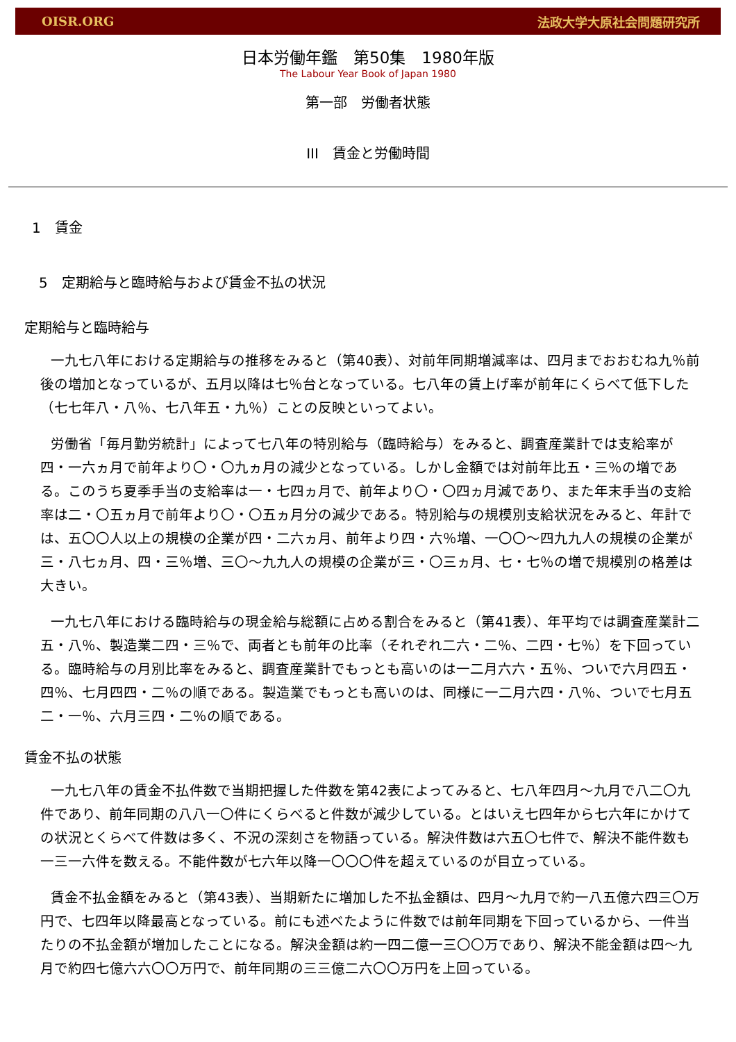OISR.ORG 法政大学大原社会問題研究所
日本労働年鑑　第50集　1980年版
The Labour Year Book of Japan 1980
第一部　労働者状態
III　賃金と労働時間
1　賃金
5　定期給与と臨時給与および賃金不払の状況
定期給与と臨時給与
一九七八年における定期給与の推移をみると（第40表）、対前年同期増減率は、四月までおおむね九％前後の増加となっているが、五月以降は七％台となっている。七八年の賃上げ率が前年にくらべて低下した（七七年八・八％、七八年五・九％）ことの反映といってよい。
労働省「毎月勤労統計」によって七八年の特別給与（臨時給与）をみると、調査産業計では支給率が四・一六ヵ月で前年より〇・〇九ヵ月の減少となっている。しかし金額では対前年比五・三％の増である。このうち夏季手当の支給率は一・七四ヵ月で、前年より〇・〇四ヵ月減であり、また年末手当の支給率は二・〇五ヵ月で前年より〇・〇五ヵ月分の減少である。特別給与の規模別支給状況をみると、年計では、五〇〇人以上の規模の企業が四・二六ヵ月、前年より四・六％増、一〇〇～四九九人の規模の企業が三・八七ヵ月、四・三％増、三〇～九九人の規模の企業が三・〇三ヵ月、七・七％の増で規模別の格差は大きい。
一九七八年における臨時給与の現金給与総額に占める割合をみると（第41表）、年平均では調査産業計二五・八％、製造業二四・三％で、両者とも前年の比率（それぞれ二六・二％、二四・七％）を下回っている。臨時給与の月別比率をみると、調査産業計でもっとも高いのは一二月六六・五％、ついで六月四五・四％、七月四四・二％の順である。製造業でもっとも高いのは、同様に一二月六四・八％、ついで七月五二・一％、六月三四・二％の順である。
賃金不払の状態
一九七八年の賃金不払件数で当期把握した件数を第42表によってみると、七八年四月～九月で八二〇九件であり、前年同期の八八一〇件にくらべると件数が減少している。とはいえ七四年から七六年にかけての状況とくらべて件数は多く、不況の深刻さを物語っている。解決件数は六五〇七件で、解決不能件数も一三一六件を数える。不能件数が七六年以降一〇〇〇件を超えているのが目立っている。
賃金不払金額をみると（第43表）、当期新たに増加した不払金額は、四月～九月で約一八五億六四三〇万円で、七四年以降最高となっている。前にも述べたように件数では前年同期を下回っているから、一件当たりの不払金額が増加したことになる。解決金額は約一四二億一三〇〇万であり、解決不能金額は四～九月で約四七億六六〇〇万円で、前年同期の三三億二六〇〇万円を上回っている。